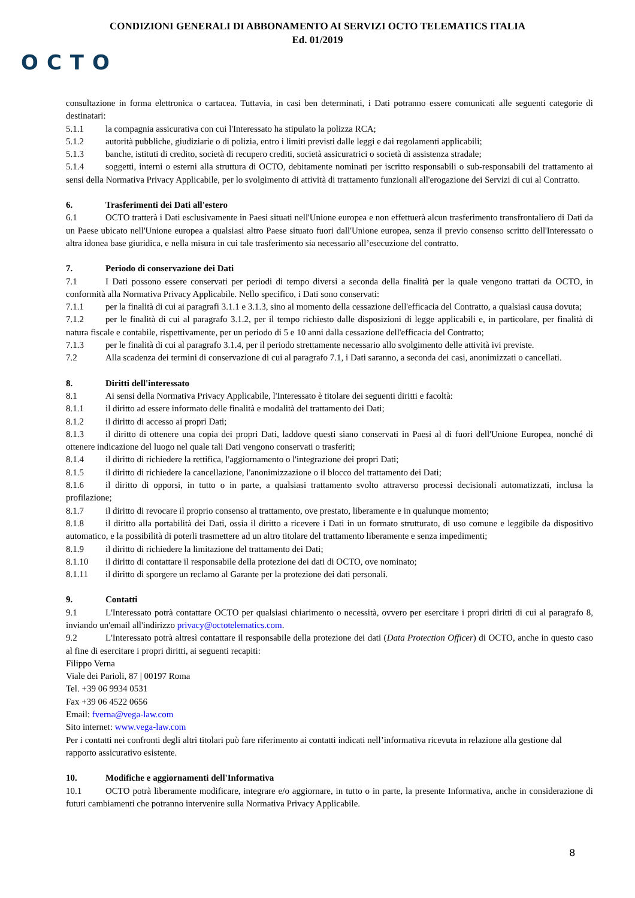CONDIZIONI GENERALI DI ABBONAMENTO AI SERVIZI OCTO TELEMATICS ITALIA
Ed. 01/2019
OCTO
consultazione in forma elettronica o cartacea. Tuttavia, in casi ben determinati, i Dati potranno essere comunicati alle seguenti categorie di destinatari:
5.1.1 la compagnia assicurativa con cui l'Interessato ha stipulato la polizza RCA;
5.1.2 autorità pubbliche, giudiziarie o di polizia, entro i limiti previsti dalle leggi e dai regolamenti applicabili;
5.1.3 banche, istituti di credito, società di recupero crediti, società assicuratrici o società di assistenza stradale;
5.1.4 soggetti, interni o esterni alla struttura di OCTO, debitamente nominati per iscritto responsabili o sub-responsabili del trattamento ai sensi della Normativa Privacy Applicabile, per lo svolgimento di attività di trattamento funzionali all'erogazione dei Servizi di cui al Contratto.
6. Trasferimenti dei Dati all'estero
6.1 OCTO tratterà i Dati esclusivamente in Paesi situati nell'Unione europea e non effettuerà alcun trasferimento transfrontaliero di Dati da un Paese ubicato nell'Unione europea a qualsiasi altro Paese situato fuori dall'Unione europea, senza il previo consenso scritto dell'Interessato o altra idonea base giuridica, e nella misura in cui tale trasferimento sia necessario all’esecuzione del contratto.
7. Periodo di conservazione dei Dati
7.1 I Dati possono essere conservati per periodi di tempo diversi a seconda della finalità per la quale vengono trattati da OCTO, in conformità alla Normativa Privacy Applicabile. Nello specifico, i Dati sono conservati:
7.1.1 per la finalità di cui ai paragrafi 3.1.1 e 3.1.3, sino al momento della cessazione dell'efficacia del Contratto, a qualsiasi causa dovuta;
7.1.2 per le finalità di cui al paragrafo 3.1.2, per il tempo richiesto dalle disposizioni di legge applicabili e, in particolare, per finalità di natura fiscale e contabile, rispettivamente, per un periodo di 5 e 10 anni dalla cessazione dell'efficacia del Contratto;
7.1.3 per le finalità di cui al paragrafo 3.1.4, per il periodo strettamente necessario allo svolgimento delle attività ivi previste.
7.2 Alla scadenza dei termini di conservazione di cui al paragrafo 7.1, i Dati saranno, a seconda dei casi, anonimizzati o cancellati.
8. Diritti dell'interessato
8.1 Ai sensi della Normativa Privacy Applicabile, l'Interessato è titolare dei seguenti diritti e facoltà:
8.1.1 il diritto ad essere informato delle finalità e modalità del trattamento dei Dati;
8.1.2 il diritto di accesso ai propri Dati;
8.1.3 il diritto di ottenere una copia dei propri Dati, laddove questi siano conservati in Paesi al di fuori dell'Unione Europea, nonché di ottenere indicazione del luogo nel quale tali Dati vengono conservati o trasferiti;
8.1.4 il diritto di richiedere la rettifica, l'aggiornamento o l'integrazione dei propri Dati;
8.1.5 il diritto di richiedere la cancellazione, l'anonimizzazione o il blocco del trattamento dei Dati;
8.1.6 il diritto di opporsi, in tutto o in parte, a qualsiasi trattamento svolto attraverso processi decisionali automatizzati, inclusa la profilazione;
8.1.7 il diritto di revocare il proprio consenso al trattamento, ove prestato, liberamente e in qualunque momento;
8.1.8 il diritto alla portabilità dei Dati, ossia il diritto a ricevere i Dati in un formato strutturato, di uso comune e leggibile da dispositivo automatico, e la possibilità di poterli trasmettere ad un altro titolare del trattamento liberamente e senza impedimenti;
8.1.9 il diritto di richiedere la limitazione del trattamento dei Dati;
8.1.10 il diritto di contattare il responsabile della protezione dei dati di OCTO, ove nominato;
8.1.11 il diritto di sporgere un reclamo al Garante per la protezione dei dati personali.
9. Contatti
9.1 L'Interessato potrà contattare OCTO per qualsiasi chiarimento o necessità, ovvero per esercitare i propri diritti di cui al paragrafo 8, inviando un'email all'indirizzo privacy@octotelematics.com.
9.2 L'Interessato potrà altresì contattare il responsabile della protezione dei dati (Data Protection Officer) di OCTO, anche in questo caso al fine di esercitare i propri diritti, ai seguenti recapiti:
Filippo Verna
Viale dei Parioli, 87 | 00197 Roma
Tel. +39 06 9934 0531
Fax +39 06 4522 0656
Email: fverna@vega-law.com
Sito internet: www.vega-law.com
Per i contatti nei confronti degli altri titolari può fare riferimento ai contatti indicati nell’informativa ricevuta in relazione alla gestione dal rapporto assicurativo esistente.
10. Modifiche e aggiornamenti dell'Informativa
10.1 OCTO potrà liberamente modificare, integrare e/o aggiornare, in tutto o in parte, la presente Informativa, anche in considerazione di futuri cambiamenti che potranno intervenire sulla Normativa Privacy Applicabile.
8